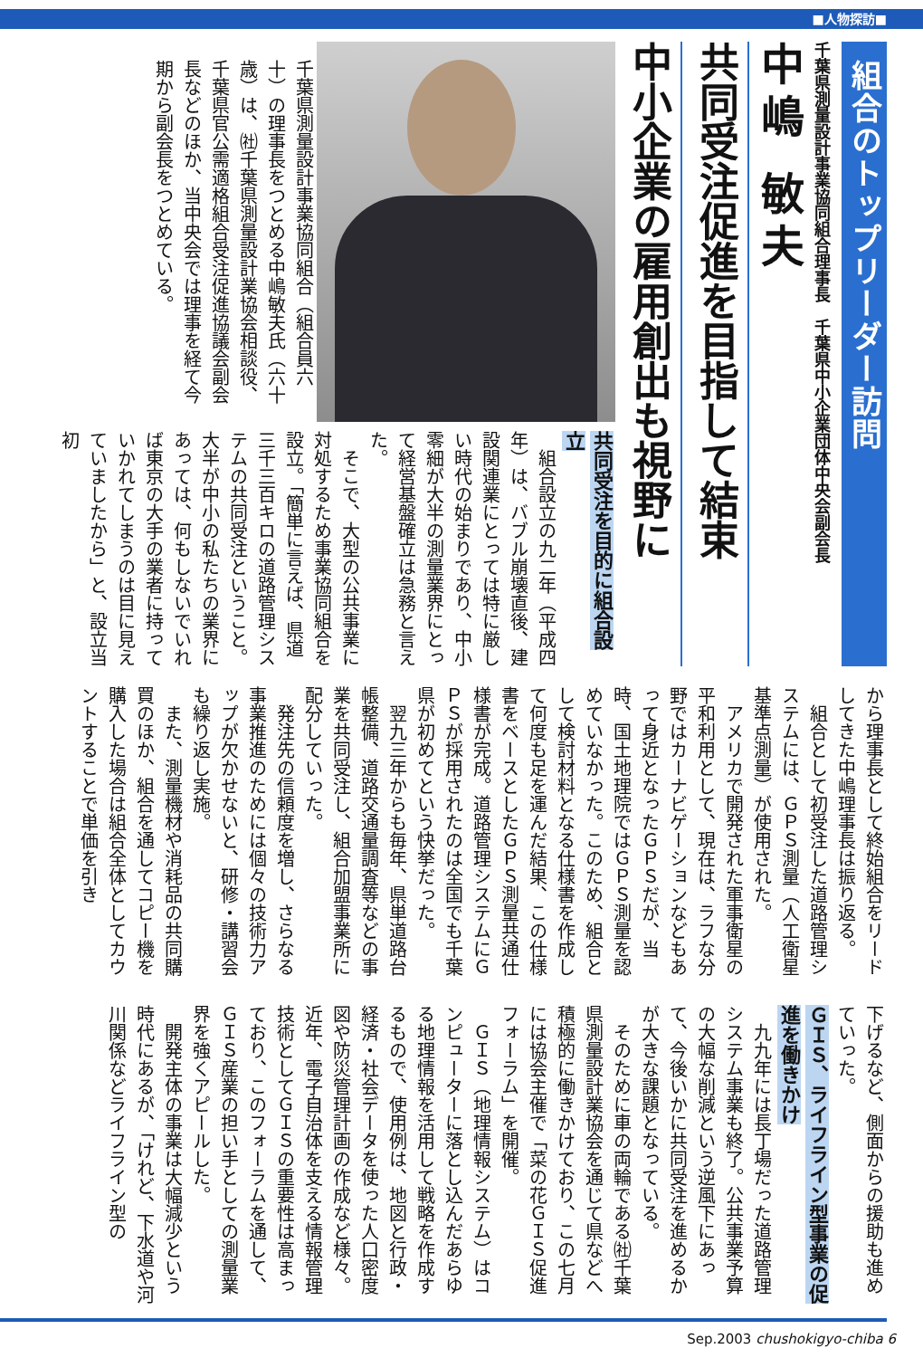■人物探訪■
組合のトップリーダー訪問
千葉県測量設計事業協同組合理事長　千葉県中小企業団体中央会副会長
中嶋 敏夫
共同受注促進を目指して結束
中小企業の雇用創出も視野に
千葉県測量設計事業協同組合（組合員六十）の理事長をつとめる中嶋敏夫氏（六十歳）は、㈳千葉県測量設計業協会相談役、千葉県官公需適格組合受注促進協議会副会長などのほか、当中央会では理事を経て今期から副会長をつとめている。
共同受注を目的に組合設立
　組合設立の九二年（平成四年）は、バブル崩壊直後、建設関連業にとっては特に厳しい時代の始まりであり、中小零細が大半の測量業界にとって経営基盤確立は急務と言えた。
　そこで、大型の公共事業に対処するため事業協同組合を設立。「簡単に言えば、県道三千三百キロの道路管理システムの共同受注ということ。大半が中小の私たちの業界にあっては、何もしないでいれば東京の大手の業者に持っていかれてしまうのは目に見えていましたから」と、設立当初
から理事長として終始組合をリードしてきた中嶋理事長は振り返る。
　組合として初受注した道路管理システムには、ＧＰＳ測量（人工衛星基準点測量）が使用された。
　アメリカで開発された軍事衛星の平和利用として、現在は、ラフな分野ではカーナビゲーションなどもあって身近となったＧＰＳだが、当時、国土地理院ではＧＰＳ測量を認めていなかった。このため、組合として検討材料となる仕様書を作成して何度も足を運んだ結果、この仕様書をベースとしたＧＰＳ測量共通仕様書が完成。道路管理システムにＧＰＳが採用されたのは全国でも千葉県が初めてという快挙だった。
　翌九三年からも毎年、県単道路台帳整備、道路交通量調査等などの事業を共同受注し、組合加盟事業所に配分していった。
　発注先の信頼度を増し、さらなる事業推進のためには個々の技術力アップが欠かせないと、研修・講習会も繰り返し実施。
　また、測量機材や消耗品の共同購買のほか、組合を通してコピー機を購入した場合は組合全体としてカウントすることで単価を引き
下げるなど、側面からの援助も進めていった。
ＧＩＳ、ライフライン型事業の促進を働きかけ
　九九年には長丁場だった道路管理システム事業も終了。公共事業予算の大幅な削減という逆風下にあって、今後いかに共同受注を進めるかが大きな課題となっている。
　そのために車の両輪である㈳千葉県測量設計業協会を通じて県などへ積極的に働きかけており、この七月には協会主催で「菜の花ＧＩＳ促進フォーラム」を開催。
　ＧＩＳ（地理情報システム）はコンピューターに落とし込んだあらゆる地理情報を活用して戦略を作成するもので、使用例は、地図と行政・経済・社会データを使った人口密度図や防災管理計画の作成など様々。近年、電子自治体を支える情報管理技術としてＧＩＳの重要性は高まっており、このフォーラムを通して、ＧＩＳ産業の担い手としての測量業界を強くアピールした。
　開発主体の事業は大幅減少という時代にあるが、「けれど、下水道や河川関係などライフライン型の
Sep.2003 chushokigyo-chiba 6